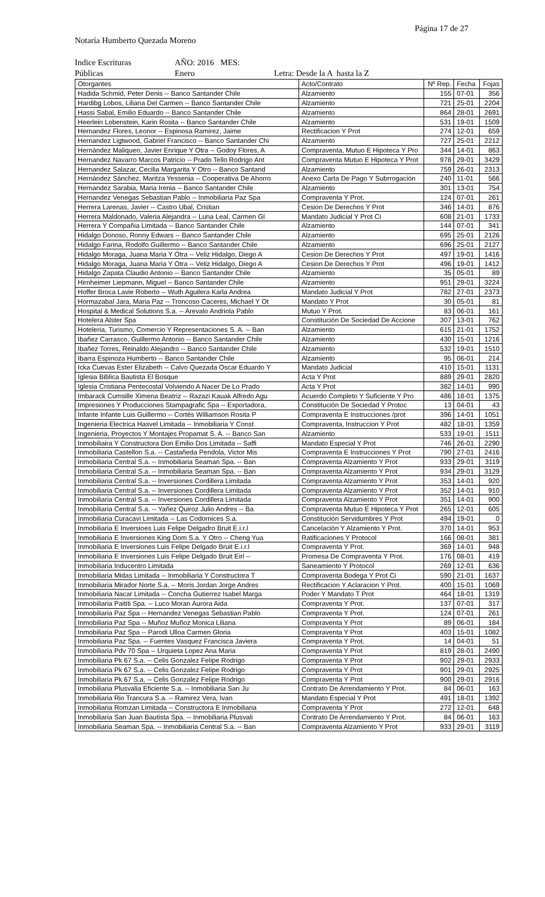Página 17 de 27
Notaría Humberto Quezada Moreno
Indice Escrituras
Públicas
AÑO: 2016 MES:
Enero
Letra: Desde la A hasta la Z
| Otorgantes | Acto/Contrato | Nº Rep. | Fecha | Fojas |
| --- | --- | --- | --- | --- |
| Hadida Schmid, Peter Denis -- Banco Santander Chile | Alzamiento | 155 | 07-01 | 356 |
| Hardibg Lobos, Liliana Del Carmen -- Banco Santander Chile | Alzamiento | 721 | 25-01 | 2204 |
| Hassi Sabal, Emilio Eduardo -- Banco Santander Chile | Alzamiento | 864 | 28-01 | 2691 |
| Heerlein Lobenstein, Karin Rosita -- Banco Santander Chile | Alzamiento | 531 | 19-01 | 1509 |
| Hernandez Flores, Leonor -- Espinosa Ramirez, Jaime | Rectificacion Y Prot | 274 | 12-01 | 659 |
| Hernandez Ligtwood, Gabriel Francisco -- Banco Santander Chi | Alzamiento | 727 | 25-01 | 2212 |
| Hernández Maliqueo, Javier Enrique Y Otra -- Godoy Flores, A | Compraventa, Mutuo E Hipoteca Y Pro | 344 | 14-01 | 863 |
| Hernandez Navarro Marcos Patricio -- Prado Tello Rodrigo Ant | Compraventa Mutuo E Hipoteca Y Prot | 978 | 29-01 | 3429 |
| Hernandez Salazar, Cecilia Margarita Y Otro -- Banco Santand | Alzamiento | 759 | 26-01 | 2313 |
| Hernández Sánchez, Maritza Yessenia -- Cooperativa De Ahorro | Anexo Carta De Pago Y Subrrogación | 240 | 11-01 | 566 |
| Hernandez Sarabia, Maria Irenia -- Banco Santander Chile | Alzamiento | 301 | 13-01 | 754 |
| Hernandez Venegas Sebastian Pablo -- Inmobiliaria Paz Spa | Compraventa Y Prot. | 124 | 07-01 | 261 |
| Herrera Larenas, Javier -- Castro Ubal, Cristian | Cesion De Derechos Y Prot | 346 | 14-01 | 876 |
| Herrera Maldonado, Valeria Alejandra -- Luna Leal, Carmen Gl | Mandato Judicial Y Prot Ci | 608 | 21-01 | 1733 |
| Herrera Y Compañia Limitada -- Banco Santander Chile | Alzamiento | 144 | 07-01 | 341 |
| Hidalgo Donoso, Ronny Edwars -- Banco Santander Chile | Alzamiento | 695 | 25-01 | 2126 |
| Hidalgo Farina, Rodolfo Guillermo -- Banco Santander Chile | Alzamiento | 696 | 25-01 | 2127 |
| Hidalgo Moraga, Juana Maria Y Otra -- Veliz Hidalgo, Diego A | Cesion De Derechos Y Prot | 497 | 19-01 | 1416 |
| Hidalgo Moraga, Juana Maria Y Otra -- Veliz Hidalgo, Diego A | Cesion De Derechos Y Prot | 496 | 19-01 | 1412 |
| Hidalgo Zapata Claudio Antonio -- Banco Santander Chile | Alzamiento | 35 | 05-01 | 89 |
| Hirnheimer Liepmann, Miguel -- Banco Santander Chile | Alzamiento | 951 | 29-01 | 3224 |
| Hoffer Broca Lavie Roberto -- Wuth Aguilera Karla Andrea | Mandato Judicial Y Prot | 782 | 27-01 | 2373 |
| Hormazabal Jara, Maria Paz -- Troncoso Caceres, Michael Y Ot | Mandato Y Prot | 30 | 05-01 | 81 |
| Hospital & Medical Solutions S.a. -- Arevalo Andriola Pablo | Mutuo Y Prot. | 83 | 06-01 | 161 |
| Hotelera Alster Spa | Constitución De Sociedad De Accione | 307 | 13-01 | 762 |
| Hoteleria, Turismo, Comercio Y Representaciones S. A. -- Ban | Alzamiento | 615 | 21-01 | 1752 |
| Ibañez Carrasco, Guillermo Antonio -- Banco Santander Chile | Alzamiento | 430 | 15-01 | 1216 |
| Ibañez Torres, Reinaldo Alejandro -- Banco Santander Chile | Alzamiento | 532 | 19-01 | 1510 |
| Ibarra Espinoza Humberto -- Banco Santander Chile | Alzamiento | 95 | 06-01 | 214 |
| Icka Cuevas Ester Elizabeth -- Calvo Quezada Oscar Eduardo Y | Mandato Judicial | 410 | 15-01 | 1131 |
| Iglesia Biblica Bautista El Bosque | Acta Y Prot | 889 | 29-01 | 2820 |
| Iglesia Cristiana Pentecostal Volviendo A Nacer De Lo Prado | Acta Y Prot | 382 | 14-01 | 990 |
| Imbarack Cumsille Ximena Beatriz -- Razazi Kauak Alfredo Agu | Acuerdo Completo Y Suficiente Y Pro | 486 | 18-01 | 1375 |
| Impresiones Y Producciones Stampagrafic Spa -- Exportadora, | Constitución De Sociedad Y Protoc | 13 | 04-01 | 43 |
| Infante Infante Luis Guillermo -- Cortés Williamson Rosita P | Compraventa E Instrucciones /prot | 396 | 14-01 | 1051 |
| Ingenieria Electrica Hasvel Limitada -- Inmobiliaria Y Const | Compraventa, Instruccion Y Prot | 482 | 18-01 | 1359 |
| Ingenieria, Proyectos Y Montajes Propamat S. A. -- Banco San | Alzamiento | 533 | 19-01 | 1511 |
| Inmobiliaira Y Constructora Don Emilio Dos Limitada -- Saffi | Mandato Especial Y Prot | 746 | 26-01 | 2290 |
| Inmobiliaria Castellon S.a. -- Castañeda Pendola, Victor Mis | Compraventa E Instrucciones Y Prot | 790 | 27-01 | 2416 |
| Inmobiliaria Central S.a. -- Inmobiliaria Seaman Spa. -- Ban | Compraventa Alzamiento Y Prot | 933 | 29-01 | 3119 |
| Inmobiliaria Central S.a. -- Inmobiliaria Seaman Spa. -- Ban | Compraventa Alzamiento Y Prot | 934 | 29-01 | 3129 |
| Inmobiliaria Central S.a. -- Inversiones Cordillera Limitada | Compraventa Alzamiento Y Prot | 353 | 14-01 | 920 |
| Inmobiliaria Central S.a. -- Inversiones Cordillera Limitada | Compraventa Alzamiento Y Prot | 352 | 14-01 | 910 |
| Inmobiliaria Central S.a. -- Inversiones Cordillera Limitada | Compraventa Alzamiento Y Prot | 351 | 14-01 | 900 |
| Inmobiliaria Central S.a. -- Yañez Quiroz Julio Andres -- Ba | Compraventa Mutuo E Hipoteca Y Prot | 265 | 12-01 | 605 |
| Inmobiliaria Curacavi Limitada -- Las Codornices S.a. | Constitución Servidumbres Y Prot | 494 | 19-01 | 0 |
| Inmobiliaria E Inversioes Luis Felipe Delgadro Bruit E.i.r.l | Cancelación Y Alzamiento Y Prot. | 370 | 14-01 | 953 |
| Inmobiliaria E Inversiones King Dom S.a. Y Otro -- Cheng Yua | Ratificaciones Y Protocol | 166 | 08-01 | 381 |
| Inmobiliaria E Inversiones Luis Felipe Delgado Bruit E.i.r.l | Compraventa Y Prot. | 369 | 14-01 | 948 |
| Inmobiliaria E Inversiones Luis Felipe Delgado Bruit Eirl -- | Promesa De Compraventa Y Prot. | 176 | 08-01 | 419 |
| Inmobiliaria Inducentro Limitada | Saneamiento Y Protocol | 269 | 12-01 | 636 |
| Inmobiliaria Midas Limitada -- Inmobiliaria Y Constructora T | Compraventa Bodega Y Prot Ci | 590 | 21-01 | 1637 |
| Inmobiliaria Mirador Norte S.a. -- Moris Jordan Jorge Andres | Rectificacion Y Aclaracion Y Prot. | 400 | 15-01 | 1069 |
| Inmobiliaria Nacar Limitada -- Concha Gutierrez Isabel Marga | Poder Y Mandato T Prot | 464 | 18-01 | 1319 |
| Inmobiliaria Paititi Spa. -- Luco Moran Aurora Aida | Compraventa Y Prot. | 137 | 07-01 | 317 |
| Inmobiliaria Paz Spa -- Hernandez Venegas Sebastian Pablo | Compraventa Y Prot. | 124 | 07-01 | 261 |
| Inmobiliaria Paz Spa -- Muñoz Muñoz Monica Liliana | Compraventa Y Prot | 89 | 06-01 | 184 |
| Inmobiliaria Paz Spa -- Parodi Ulloa Carmen Gloria | Compraventa Y Prot | 403 | 15-01 | 1082 |
| Inmobiliaria Paz Spa. -- Fuentes Vasquez Francisca Javiera | Compraventa Y Prot. | 14 | 04-01 | 51 |
| Inmobiliaria Pdv 70 Spa -- Urquieta Lopez Ana Maria | Compraventa Y Prot | 819 | 28-01 | 2490 |
| Inmobiliaria Pk 67 S.a. -- Celis Gonzalez Felipe Rodrigo | Compraventa Y Prot | 902 | 29-01 | 2933 |
| Inmobiliaria Pk 67 S.a. -- Celis Gonzalez Felipe Rodrigo | Compraventa Y Prot | 901 | 29-01 | 2925 |
| Inmobiliaria Pk 67 S.a. -- Celis Gonzalez Felipe Rodrigo | Compraventa Y Prot | 900 | 29-01 | 2916 |
| Inmobiliaria Plusvalia Eficiente S.a. -- Inmobiliaria San Ju | Contrato De Arrendamiento Y Prot. | 84 | 06-01 | 163 |
| Inmobiliaria Rio Trancura S.a. -- Ramirez Vera, Ivan | Mandato Especial Y Prot | 491 | 18-01 | 1392 |
| Inmobiliaria Romzan Limitada -- Constructora E Inmobiliaria | Compraventa Y Prot | 272 | 12-01 | 648 |
| Inmobiliaria San Juan Bautista Spa. -- Inmobiliaria Plusvali | Contrato De Arrendamiento Y Prot. | 84 | 06-01 | 163 |
| Inmobiliaria Seaman Spa. -- Inmobiliaria Central S.a. -- Ban | Compraventa Alzamiento Y Prot | 933 | 29-01 | 3119 |